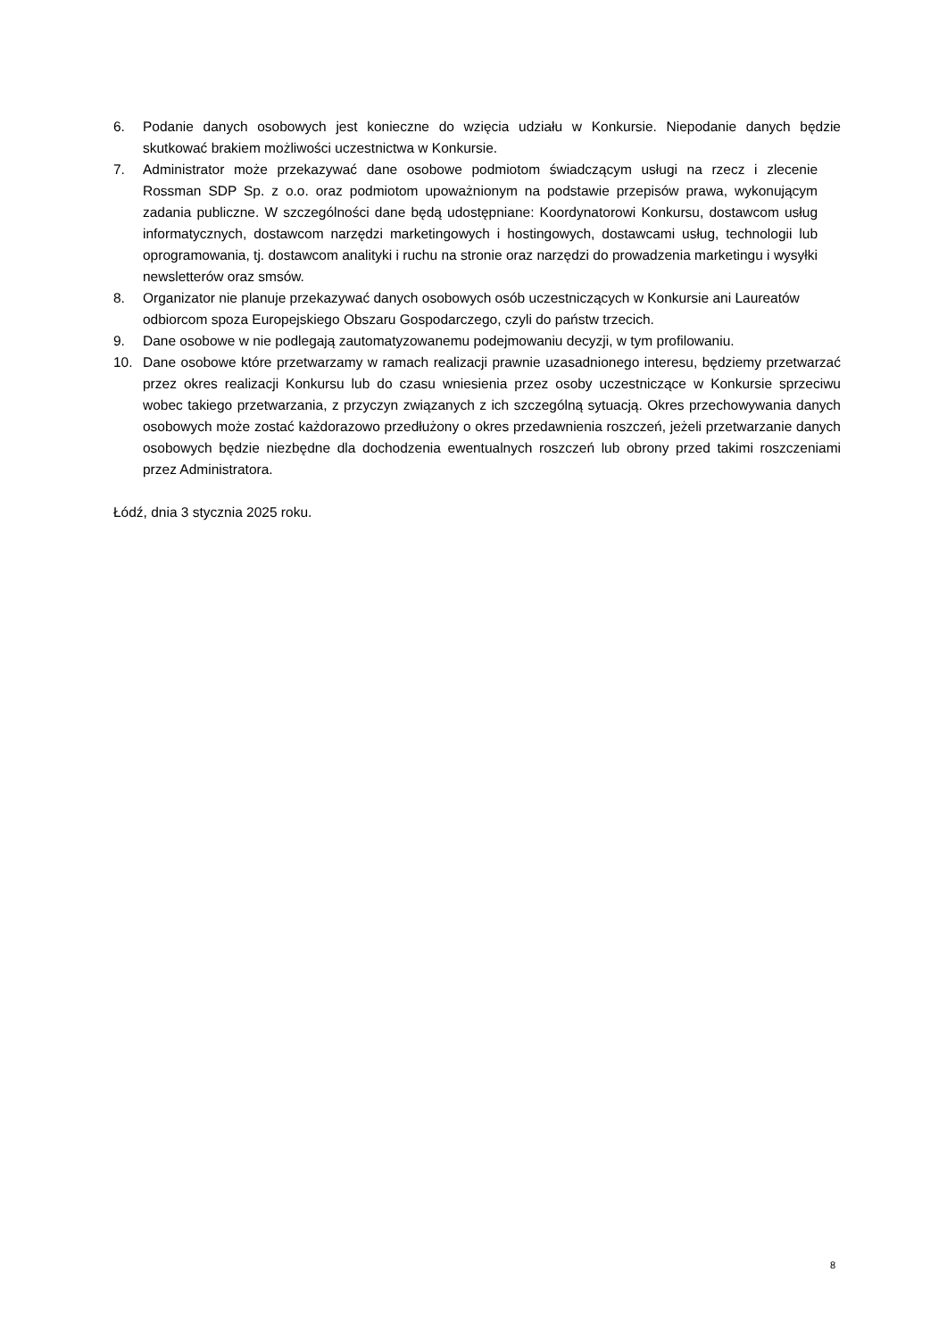6. Podanie danych osobowych jest konieczne do wzięcia udziału w Konkursie. Niepodanie danych będzie skutkować brakiem możliwości uczestnictwa w Konkursie.
7. Administrator może przekazywać dane osobowe podmiotom świadczącym usługi na rzecz i zlecenie Rossman SDP Sp. z o.o. oraz podmiotom upoważnionym na podstawie przepisów prawa, wykonującym zadania publiczne. W szczególności dane będą udostępniane: Koordynatorowi Konkursu, dostawcom usług informatycznych, dostawcom narzędzi marketingowych i hostingowych, dostawcami usług, technologii lub oprogramowania, tj. dostawcom analityki i ruchu na stronie oraz narzędzi do prowadzenia marketingu i wysyłki newsletterów oraz smsów.
8. Organizator nie planuje przekazywać danych osobowych osób uczestniczących w Konkursie ani Laureatów odbiorcom spoza Europejskiego Obszaru Gospodarczego, czyli do państw trzecich.
9. Dane osobowe w nie podlegają zautomatyzowanemu podejmowaniu decyzji, w tym profilowaniu.
10. Dane osobowe które przetwarzamy w ramach realizacji prawnie uzasadnionego interesu, będziemy przetwarzać przez okres realizacji Konkursu lub do czasu wniesienia przez osoby uczestniczące w Konkursie sprzeciwu wobec takiego przetwarzania, z przyczyn związanych z ich szczególną sytuacją. Okres przechowywania danych osobowych może zostać każdorazowo przedłużony o okres przedawnienia roszczeń, jeżeli przetwarzanie danych osobowych będzie niezbędne dla dochodzenia ewentualnych roszczeń lub obrony przed takimi roszczeniami przez Administratora.
Łódź, dnia 3 stycznia 2025 roku.
8